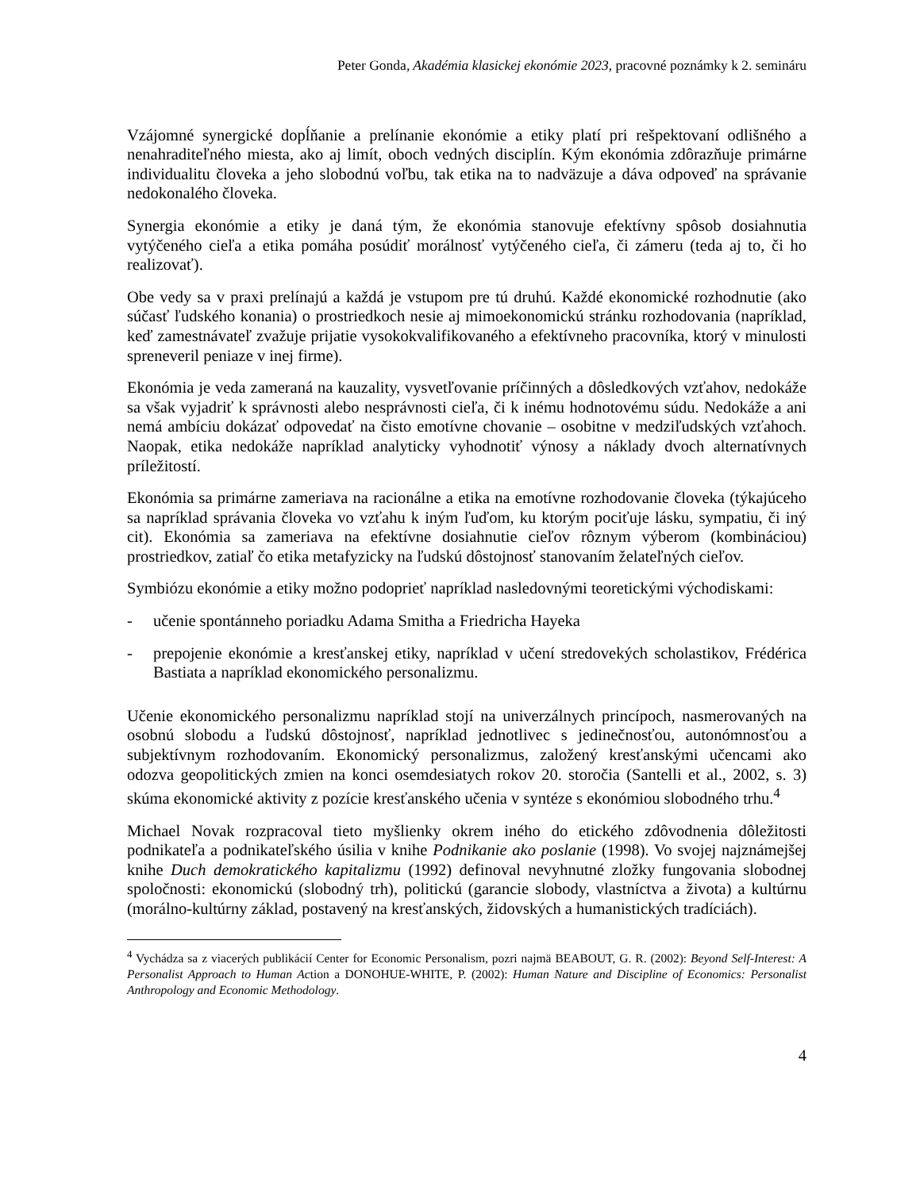Peter Gonda, Akadémia klasickej ekonómie 2023, pracovné poznámky k 2. semináru
Vzájomné synergické dopĺňanie a prelínanie ekonómie a etiky platí pri rešpektovaní odlišného a nenahraditeľného miesta, ako aj limít, oboch vedných disciplín. Kým ekonómia zdôrazňuje primárne individualitu človeka a jeho slobodnú voľbu, tak etika na to nadväzuje a dáva odpoveď na správanie nedokonalého človeka.
Synergia ekonómie a etiky je daná tým, že ekonómia stanovuje efektívny spôsob dosiahnutia vytýčeného cieľa a etika pomáha posúdiť morálnosť vytýčeného cieľa, či zámeru (teda aj to, či ho realizovať).
Obe vedy sa v praxi prelínajú a každá je vstupom pre tú druhú. Každé ekonomické rozhodnutie (ako súčasť ľudského konania) o prostriedkoch nesie aj mimoekonomickú stránku rozhodovania (napríklad, keď zamestnávateľ zvažuje prijatie vysokokvalifikovaného a efektívneho pracovníka, ktorý v minulosti spreneveril peniaze v inej firme).
Ekonómia je veda zameraná na kauzality, vysvetľovanie príčinných a dôsledkových vzťahov, nedokáže sa však vyjadriť k správnosti alebo nesprávnosti cieľa, či k inému hodnotovému súdu. Nedokáže a ani nemá ambíciu dokázať odpovedať na čisto emotívne chovanie – osobitne v medziľudských vzťahoch. Naopak, etika nedokáže napríklad analyticky vyhodnotiť výnosy a náklady dvoch alternatívnych príležitostí.
Ekonómia sa primárne zameriava na racionálne a etika na emotívne rozhodovanie človeka (týkajúceho sa napríklad správania človeka vo vzťahu k iným ľuďom, ku ktorým pociťuje lásku, sympatiu, či iný cit). Ekonómia sa zameriava na efektívne dosiahnutie cieľov rôznym výberom (kombináciou) prostriedkov, zatiaľ čo etika metafyzicky na ľudskú dôstojnosť stanovaním želateľných cieľov.
Symbiózu ekonómie a etiky možno podoprieť napríklad nasledovnými teoretickými východiskami:
- učenie spontánneho poriadku Adama Smitha a Friedricha Hayeka
- prepojenie ekonómie a kresťanskej etiky, napríklad v učení stredovekých scholastikov, Frédérica Bastiata a napríklad ekonomického personalizmu.
Učenie ekonomického personalizmu napríklad stojí na univerzálnych princípoch, nasmerovaných na osobnú slobodu a ľudskú dôstojnosť, napríklad jednotlivec s jedinečnosťou, autonómnosťou a subjektívnym rozhodovaním. Ekonomický personalizmus, založený kresťanskými učencami ako odozva geopolitických zmien na konci osemdesiatych rokov 20. storočia (Santelli et al., 2002, s. 3) skúma ekonomické aktivity z pozície kresťanského učenia v syntéze s ekonómiou slobodného trhu.<sup>4</sup>
Michael Novak rozpracoval tieto myšlienky okrem iného do etického zdôvodnenia dôležitosti podnikateľa a podnikateľského úsilia v knihe Podnikanie ako poslanie (1998). Vo svojej najznámejšej knihe Duch demokratického kapitalizmu (1992) definoval nevyhnutné zložky fungovania slobodnej spoločnosti: ekonomickú (slobodný trh), politickú (garancie slobody, vlastníctva a života) a kultúrnu (morálno-kultúrny základ, postavený na kresťanských, židovských a humanistických tradíciách).
<sup>4</sup> Vychádza sa z viacerých publikácií Center for Economic Personalism, pozri najmä BEABOUT, G. R. (2002): Beyond Self-Interest: A Personalist Approach to Human Action a DONOHUE-WHITE, P. (2002): Human Nature and Discipline of Economics: Personalist Anthropology and Economic Methodology.
4